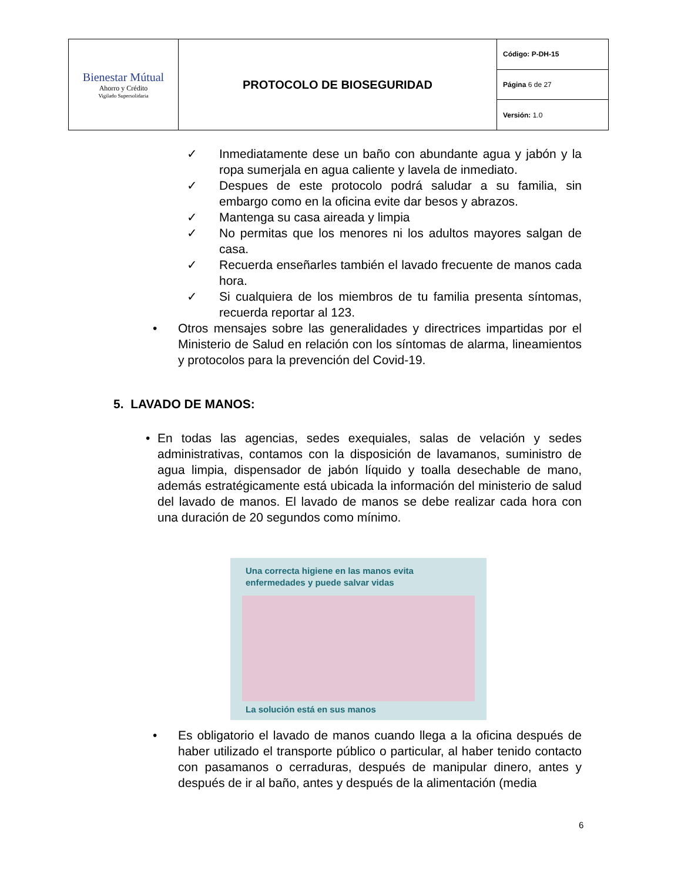| Bienestar Mútual Ahorro y Crédito Vigilado Supersolidaria | PROTOCOLO DE BIOSEGURIDAD | Código: P-DH-15 |
| | | Página 6 de 27 |
| | | Versión: 1.0 |
✓ Inmediatamente dese un baño con abundante agua y jabón y la ropa sumerjala en agua caliente y lavela de inmediato.
✓ Despues de este protocolo podrá saludar a su familia, sin embargo como en la oficina evite dar besos y abrazos.
✓ Mantenga su casa aireada y limpia
✓ No permitas que los menores ni los adultos mayores salgan de casa.
✓ Recuerda enseñarles también el lavado frecuente de manos cada hora.
✓ Si cualquiera de los miembros de tu familia presenta síntomas, recuerda reportar al 123.
• Otros mensajes sobre las generalidades y directrices impartidas por el Ministerio de Salud en relación con los síntomas de alarma, lineamientos y protocolos para la prevención del Covid-19.
5. LAVADO DE MANOS:
• En todas las agencias, sedes exequiales, salas de velación y sedes administrativas, contamos con la disposición de lavamanos, suministro de agua limpia, dispensador de jabón líquido y toalla desechable de mano, además estratégicamente está ubicada la información del ministerio de salud del lavado de manos. El lavado de manos se debe realizar cada hora con una duración de 20 segundos como mínimo.
Una correcta higiene en las manos evita
enfermedades y puede salvar vidas
La solución está en sus manos
• Es obligatorio el lavado de manos cuando llega a la oficina después de haber utilizado el transporte público o particular, al haber tenido contacto con pasamanos o cerraduras, después de manipular dinero, antes y después de ir al baño, antes y después de la alimentación (media
6